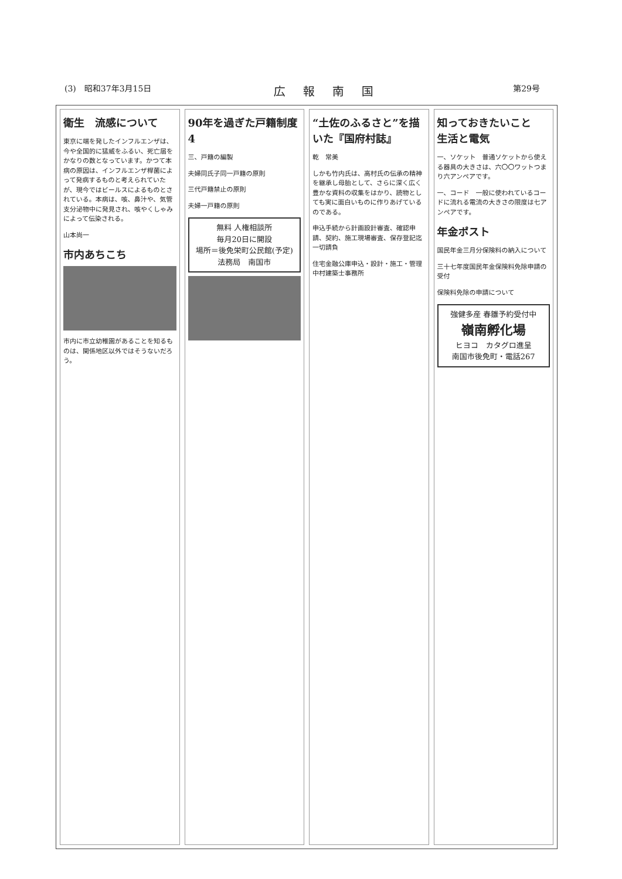(3)　昭和37年3月15日 広報南国 第29号
衛生　流感について
東京に端を発したインフルエンザは、今や全国的に猛威をふるい、死亡届をかなりの数となっています。かつて本病の原因は、インフルエンザ桿菌によって発病するものと考えられていたが、現今ではビールスによるものとされている。本病は、咳、鼻汁や、気管支分泌物中に発見され、咳やくしゃみによって伝染される。
山本尚一
市内あちこち
市内に市立幼稚園があることを知るものは、関係地区以外ではそうないだろう。
90年を過ぎた戸籍制度 4
三、戸籍の編製
夫婦同氏子同一戸籍の原則
三代戸籍禁止の原則
夫婦一戸籍の原則
無料 人権相談所
毎月20日に開設
場所＝後免栄町公民館(予定)
法務局　南国市
“土佐のふるさと”を描いた『国府村誌』
乾　常美
しかも竹内氏は、高村氏の伝承の精神を継承し母胎として、さらに深く広く豊かな資料の収集をはかり、読物としても実に面白いものに作りあげているのである。
申込手続から計画設計審査、確認申請、契約、施工現場審査、保存登記迄一切請負
住宅金融公庫申込・設計・施工・管理
中村建築士事務所
知っておきたいこと　生活と電気
一、ソケット　普通ソケットから使える器具の大きさは、六〇〇ワットつまり六アンペアです。
一、コード　一般に使われているコードに流れる電流の大きさの限度は七アンペアです。
年金ポスト
国民年金三月分保険料の納入について
三十七年度国民年金保険料免除申請の受付
保険料免除の申請について
強健多産 春雛予約受付中
嶺南孵化場
ヒヨコ　カタグロ進呈
南国市後免町・電話267